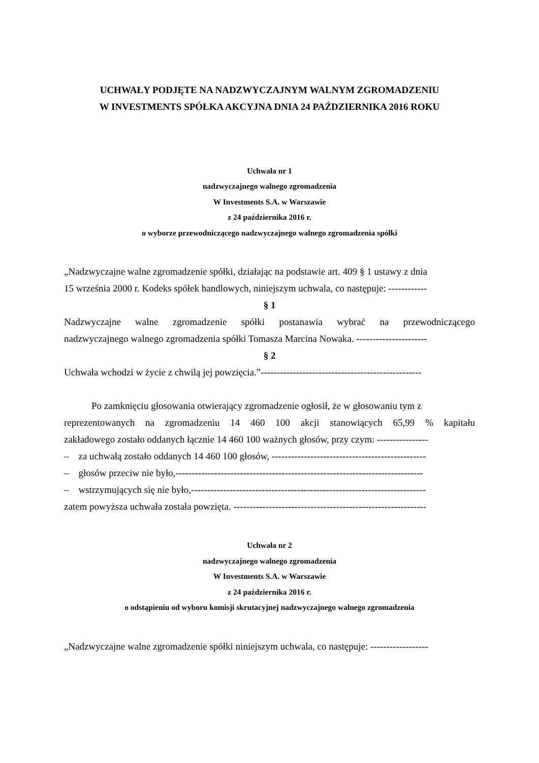UCHWAŁY PODJĘTE NA NADZWYCZAJNYM WALNYM ZGROMADZENIU
W INVESTMENTS SPÓŁKA AKCYJNA DNIA 24 PAŹDZIERNIKA 2016 ROKU
Uchwała nr 1
nadzwyczajnego walnego zgromadzenia
W Investments S.A. w Warszawie
z 24 października 2016 r.
o wyborze przewodniczącego nadzwyczajnego walnego zgromadzenia spółki
„Nadzwyczajne walne zgromadzenie spółki, działając na podstawie art. 409 § 1 ustawy z dnia
15 września 2000 r. Kodeks spółek handlowych, niniejszym uchwala, co następuje: ------------
§ 1
Nadzwyczajne walne zgromadzenie spółki postanawia wybrać na przewodniczącego
nadzwyczajnego walnego zgromadzenia spółki Tomasza Marcina Nowaka. ----------------------
§ 2
Uchwała wchodzi w życie z chwilą jej powzięcia.”--------------------------------------------------
Po zamknięciu głosowania otwierający zgromadzenie ogłosił, że w głosowaniu tym z
reprezentowanych na zgromadzeniu 14 460 100 akcji stanowiących 65,99 % kapitału
zakładowego zostało oddanych łącznie 14 460 100 ważnych głosów, przy czym: ----------------
– za uchwałą zostało oddanych 14 460 100 głosów, ------------------------------------------------
– głosów przeciw nie było,-----------------------------------------------------------------------------
– wstrzymujących się nie było,-------------------------------------------------------------------------
zatem powyższa uchwała została powzięta. ------------------------------------------------------------
Uchwała nr 2
nadzwyczajnego walnego zgromadzenia
W Investments S.A. w Warszawie
z 24 października 2016 r.
o odstąpieniu od wyboru komisji skrutacyjnej nadzwyczajnego walnego zgromadzenia
„Nadzwyczajne walne zgromadzenie spółki niniejszym uchwala, co następuje: ------------------